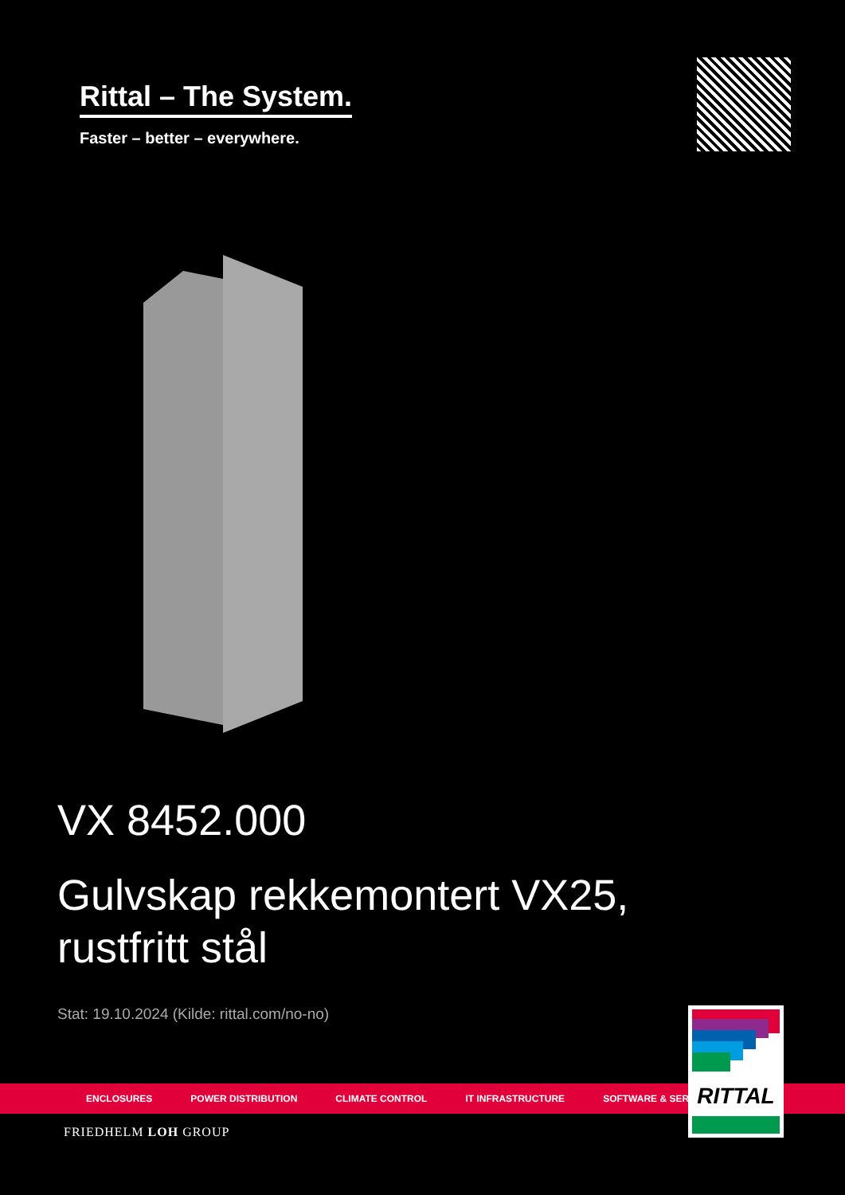Rittal – The System.
Faster – better – everywhere.
VX 8452.000
Gulvskap rekkemontert VX25,
rustfritt stål
Stat: 19.10.2024 (Kilde: rittal.com/no-no)
ENCLOSURES POWER DISTRIBUTION CLIMATE CONTROL IT INFRASTRUCTURE SOFTWARE & SERVICES
RITTAL
FRIEDHELM LOH GROUP